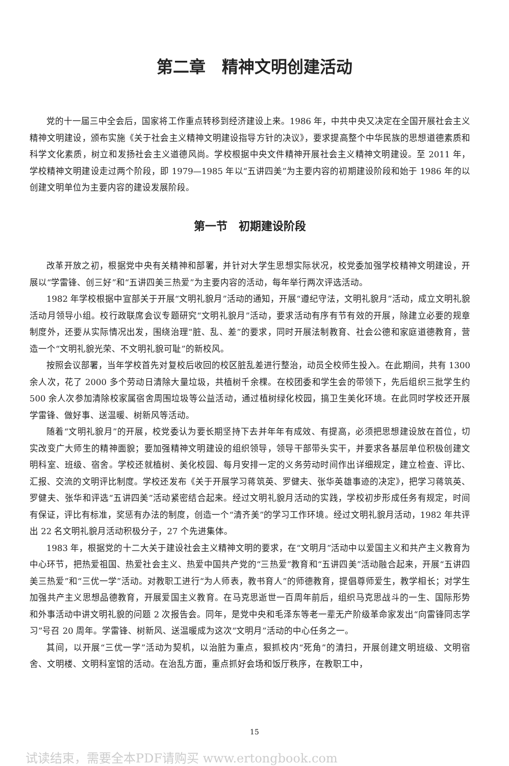第二章　精神文明创建活动
党的十一届三中全会后，国家将工作重点转移到经济建设上来。1986 年，中共中央又决定在全国开展社会主义精神文明建设，颁布实施《关于社会主义精神文明建设指导方针的决议》，要求提高整个中华民族的思想道德素质和科学文化素质，树立和发扬社会主义道德风尚。学校根据中央文件精神开展社会主义精神文明建设。至 2011 年，学校精神文明建设走过两个阶段，即 1979—1985 年以“五讲四美”为主要内容的初期建设阶段和始于 1986 年的以创建文明单位为主要内容的建设发展阶段。
第一节　初期建设阶段
改革开放之初，根据党中央有关精神和部署，并针对大学生思想实际状况，校党委加强学校精神文明建设，开展以“学雷锋、创三好”和“五讲四美三热爱”为主要内容的活动，每年举行两次评选活动。
1982 年学校根据中宣部关于开展“文明礼貌月”活动的通知，开展“遵纪守法，文明礼貌月”活动，成立文明礼貌活动月领导小组。校行政联席会议专题研究“文明礼貌月”活动，要求活动有序有节有效的开展，除建立必要的规章制度外，还要从实际情况出发，围绕治理“脏、乱、差”的要求，同时开展法制教育、社会公德和家庭道德教育，营造一个“文明礼貌光荣、不文明礼貌可耻”的新校风。
按照会议部署，当年学校首先对复校后收回的校区脏乱差进行整治，动员全校师生投入。在此期间，共有 1300 余人次，花了 2000 多个劳动日清除大量垃圾，共植树千余棵。在校团委和学生会的带领下，先后组织三批学生约 500 余人次参加清除校家属宿舍周围垃圾等公益活动，通过植树绿化校园，搞卫生美化环境。在此同时学校还开展学雷锋、做好事、送温暖、树新风等活动。
随着“文明礼貌月”的开展，校党委认为要长期坚持下去并年年有成效、有提高，必须把思想建设放在首位，切实改变广大师生的精神面貌；要加强精神文明建设的组织领导，领导干部带头实干，并要求各基层单位积极创建文明科室、班级、宿舍。学校还就植树、美化校园、每月安排一定的义务劳动时间作出详细规定，建立检查、评比、汇报、交流的文明评比制度。学校还发布《关于开展学习蒋筑英、罗健夫、张华英雄事迹的决定》，把学习蒋筑英、罗健夫、张华和评选“五讲四美”活动紧密结合起来。经过文明礼貌月活动的实践，学校初步形成任务有规定，时间有保证，评比有标准，奖惩有办法的制度，创造一个“清齐美”的学习工作环境。经过文明礼貌月活动，1982 年共评出 22 名文明礼貌月活动积极分子，27 个先进集体。
1983 年，根据党的十二大关于建设社会主义精神文明的要求，在“文明月”活动中以爱国主义和共产主义教育为中心环节，把热爱祖国、热爱社会主义、热爱中国共产党的“三热爱”教育和“五讲四美”活动融合起来，开展“五讲四美三热爱”和“三优一学”活动。对教职工进行“为人师表，教书育人”的师德教育，提倡尊师爱生，教学相长；对学生加强共产主义思想品德教育，开展爱国主义教育。在马克思逝世一百周年前后，组织马克思战斗的一生、国际形势和外事活动中讲文明礼貌的问题 2 次报告会。同年，是党中央和毛泽东等老一辈无产阶级革命家发出“向雷锋同志学习”号召 20 周年。学雷锋、树新风、送温暖成为这次“文明月”活动的中心任务之一。
其间，以开展“三优一学”活动为契机，以治脏为重点，狠抓校内“死角”的清扫，开展创建文明班级、文明宿舍、文明楼、文明科室馆的活动。在治乱方面，重点抓好会场和饭厅秩序，在教职工中，
15
试读结束，需要全本PDF请购买 www.ertongbook.com